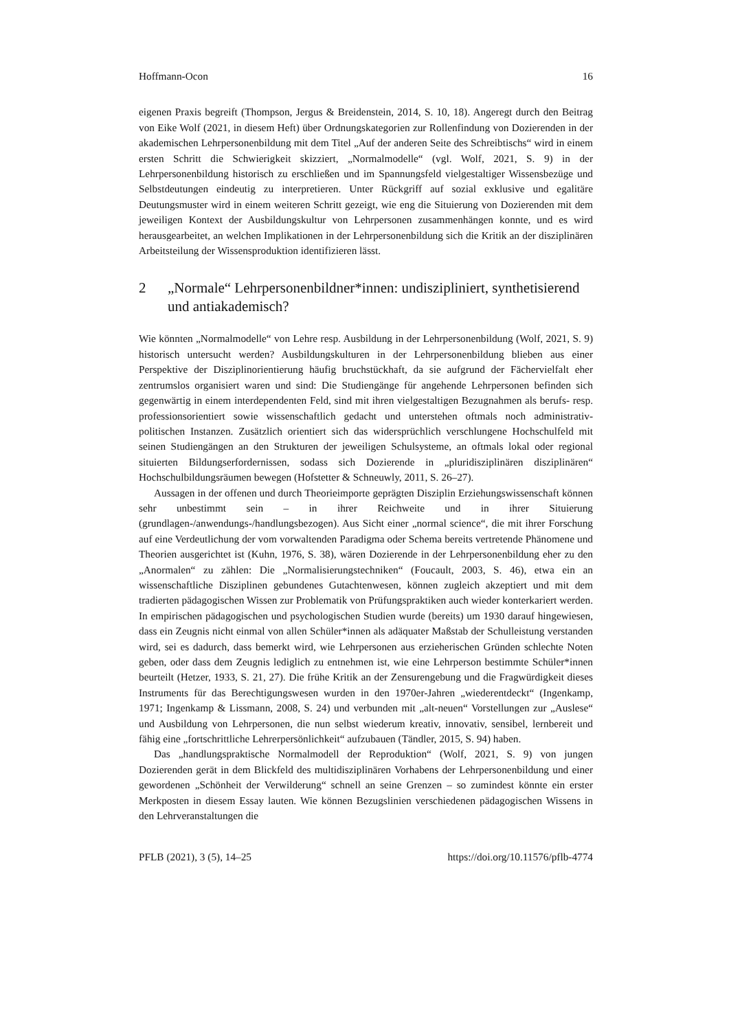Hoffmann-Ocon 16
eigenen Praxis begreift (Thompson, Jergus & Breidenstein, 2014, S. 10, 18). Angeregt durch den Beitrag von Eike Wolf (2021, in diesem Heft) über Ordnungskategorien zur Rollenfindung von Dozierenden in der akademischen Lehrpersonenbildung mit dem Titel „Auf der anderen Seite des Schreibtischs“ wird in einem ersten Schritt die Schwierigkeit skizziert, „Normalmodelle“ (vgl. Wolf, 2021, S. 9) in der Lehrpersonenbildung historisch zu erschließen und im Spannungsfeld vielgestaltiger Wissensbezüge und Selbstdeutungen eindeutig zu interpretieren. Unter Rückgriff auf sozial exklusive und egalitäre Deutungsmuster wird in einem weiteren Schritt gezeigt, wie eng die Situierung von Dozierenden mit dem jeweiligen Kontext der Ausbildungskultur von Lehrpersonen zusammenhängen konnte, und es wird herausgearbeitet, an welchen Implikationen in der Lehrpersonenbildung sich die Kritik an der disziplinären Arbeitsteilung der Wissensproduktion identifizieren lässt.
2 „Normale“ Lehrpersonenbildner*innen: undiszipliniert, synthetisierend und antiakademisch?
Wie könnten „Normalmodelle“ von Lehre resp. Ausbildung in der Lehrpersonenbildung (Wolf, 2021, S. 9) historisch untersucht werden? Ausbildungskulturen in der Lehrpersonenbildung blieben aus einer Perspektive der Disziplinorientierung häufig bruchstückhaft, da sie aufgrund der Fächervielfalt eher zentrumslos organisiert waren und sind: Die Studiengänge für angehende Lehrpersonen befinden sich gegenwärtig in einem interdependenten Feld, sind mit ihren vielgestaltigen Bezugnahmen als berufs- resp. professionsorientiert sowie wissenschaftlich gedacht und unterstehen oftmals noch administrativ-politischen Instanzen. Zusätzlich orientiert sich das widersprüchlich verschlungene Hochschulfeld mit seinen Studiengängen an den Strukturen der jeweiligen Schulsysteme, an oftmals lokal oder regional situierten Bildungserfordernissen, sodass sich Dozierende in „pluridisziplinären disziplinären“ Hochschulbildungsräumen bewegen (Hofstetter & Schneuwly, 2011, S. 26–27).
Aussagen in der offenen und durch Theorieimporte geprägten Disziplin Erziehungswissenschaft können sehr unbestimmt sein – in ihrer Reichweite und in ihrer Situierung (grundlagen-/anwendungs-/handlungsbezogen). Aus Sicht einer „normal science“, die mit ihrer Forschung auf eine Verdeutlichung der vom vorwaltenden Paradigma oder Schema bereits vertretende Phänomene und Theorien ausgerichtet ist (Kuhn, 1976, S. 38), wären Dozierende in der Lehrpersonenbildung eher zu den „Anormalen“ zu zählen: Die „Normalisierungstechniken“ (Foucault, 2003, S. 46), etwa ein an wissenschaftliche Disziplinen gebundenes Gutachtenwesen, können zugleich akzeptiert und mit dem tradierten pädagogischen Wissen zur Problematik von Prüfungspraktiken auch wieder konterkariert werden. In empirischen pädagogischen und psychologischen Studien wurde (bereits) um 1930 darauf hingewiesen, dass ein Zeugnis nicht einmal von allen Schüler*innen als adäquater Maßstab der Schulleistung verstanden wird, sei es dadurch, dass bemerkt wird, wie Lehrpersonen aus erzieherischen Gründen schlechte Noten geben, oder dass dem Zeugnis lediglich zu entnehmen ist, wie eine Lehrperson bestimmte Schüler*innen beurteilt (Hetzer, 1933, S. 21, 27). Die frühe Kritik an der Zensurengebung und die Fragwürdigkeit dieses Instruments für das Berechtigungswesen wurden in den 1970er-Jahren „wiederentdeckt“ (Ingenkamp, 1971; Ingenkamp & Lissmann, 2008, S. 24) und verbunden mit „alt-neuen“ Vorstellungen zur „Auslese“ und Ausbildung von Lehrpersonen, die nun selbst wiederum kreativ, innovativ, sensibel, lernbereit und fähig eine „fortschrittliche Lehrerpersönlichkeit“ aufzubauen (Tändler, 2015, S. 94) haben.
Das „handlungspraktische Normalmodell der Reproduktion“ (Wolf, 2021, S. 9) von jungen Dozierenden gerät in dem Blickfeld des multidisziplinären Vorhabens der Lehrpersonenbildung und einer gewordenen „Schönheit der Verwilderung“ schnell an seine Grenzen – so zumindest könnte ein erster Merkposten in diesem Essay lauten. Wie können Bezugslinien verschiedenen pädagogischen Wissens in den Lehrveranstaltungen die
PFLB (2021), 3 (5), 14–25 https://doi.org/10.11576/pflb-4774